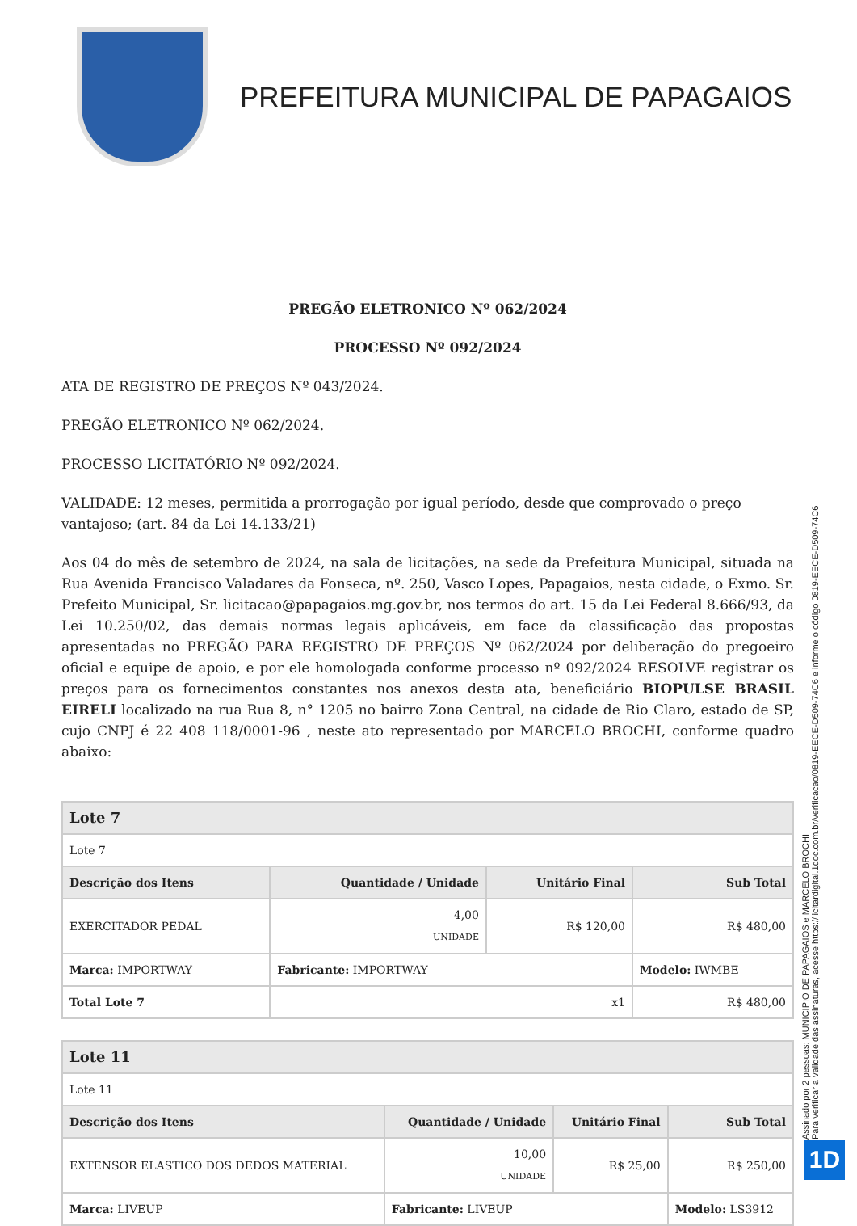PREFEITURA MUNICIPAL DE PAPAGAIOS
PREGÃO ELETRONICO Nº 062/2024
PROCESSO Nº 092/2024
ATA DE REGISTRO DE PREÇOS Nº 043/2024.
PREGÃO ELETRONICO Nº 062/2024.
PROCESSO LICITATÓRIO Nº 092/2024.
VALIDADE: 12 meses, permitida a prorrogação por igual período, desde que comprovado o preço vantajoso; (art. 84 da Lei 14.133/21)
Aos 04 do mês de setembro de 2024, na sala de licitações, na sede da Prefeitura Municipal, situada na Rua Avenida Francisco Valadares da Fonseca, nº. 250, Vasco Lopes, Papagaios, nesta cidade, o Exmo. Sr. Prefeito Municipal, Sr. licitacao@papagaios.mg.gov.br, nos termos do art. 15 da Lei Federal 8.666/93, da Lei 10.250/02, das demais normas legais aplicáveis, em face da classificação das propostas apresentadas no PREGÃO PARA REGISTRO DE PREÇOS Nº 062/2024 por deliberação do pregoeiro oficial e equipe de apoio, e por ele homologada conforme processo nº 092/2024 RESOLVE registrar os preços para os fornecimentos constantes nos anexos desta ata, beneficiário BIOPULSE BRASIL EIRELI localizado na rua Rua 8, n° 1205 no bairro Zona Central, na cidade de Rio Claro, estado de SP, cujo CNPJ é 22 408 118/0001-96 , neste ato representado por MARCELO BROCHI, conforme quadro abaixo:
| Lote 7 | | | |
| Lote 7 | | | |
| Descrição dos Itens | Quantidade / Unidade | Unitário Final | Sub Total |
| EXERCITADOR PEDAL | 4,00 UNIDADE | R$ 120,00 | R$ 480,00 |
| Marca: IMPORTWAY | Fabricante: IMPORTWAY | | Modelo: IWMBE |
| Total Lote 7 | x1 | | R$ 480,00 |
| Lote 11 | | | |
| Lote 11 | | | |
| Descrição dos Itens | Quantidade / Unidade | Unitário Final | Sub Total |
| EXTENSOR ELASTICO DOS DEDOS MATERIAL | 10,00 UNIDADE | R$ 25,00 | R$ 250,00 |
| Marca: LIVEUP | Fabricante: LIVEUP | | Modelo: LS3912 |
Assinado por 2 pessoas: MUNICIPIO DE PAPAGAIOS e MARCELO BROCHI
Para verificar a validade das assinaturas, acesse https://licitardigital.1doc.com.br/verificacao/0819-EECE-D509-74C6 e informe o código 0819-EECE-D509-74C6
1D